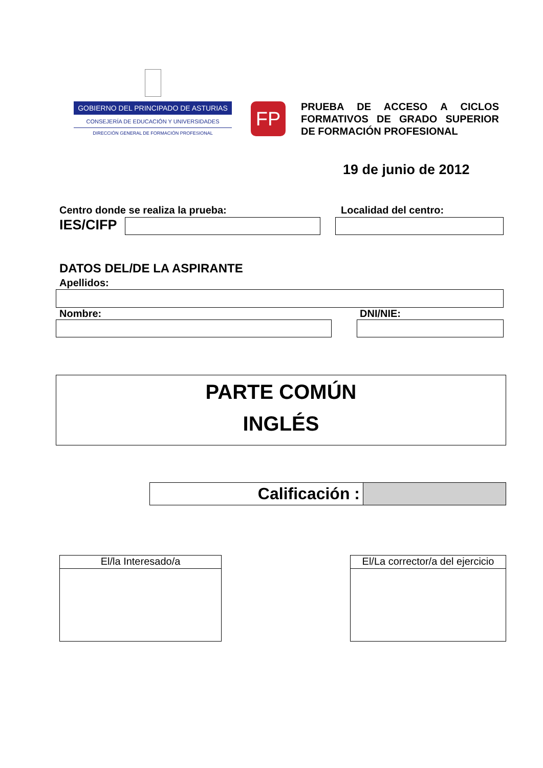GOBIERNO DEL PRINCIPADO DE ASTURIAS
CONSEJERÍA DE EDUCACIÓN Y UNIVERSIDADES
DIRECCIÓN GENERAL DE FORMACIÓN PROFESIONAL
FP
PRUEBA DE ACCESO A CICLOS FORMATIVOS DE GRADO SUPERIOR DE FORMACIÓN PROFESIONAL
19 de junio de 2012
Centro donde se realiza la prueba:
Localidad del centro:
IES/CIFP
DATOS DEL/DE LA ASPIRANTE
Apellidos:
Nombre: DNI/NIE:
PARTE COMÚN
INGLÉS
Calificación :
El/la Interesado/a El/La corrector/a del ejercicio